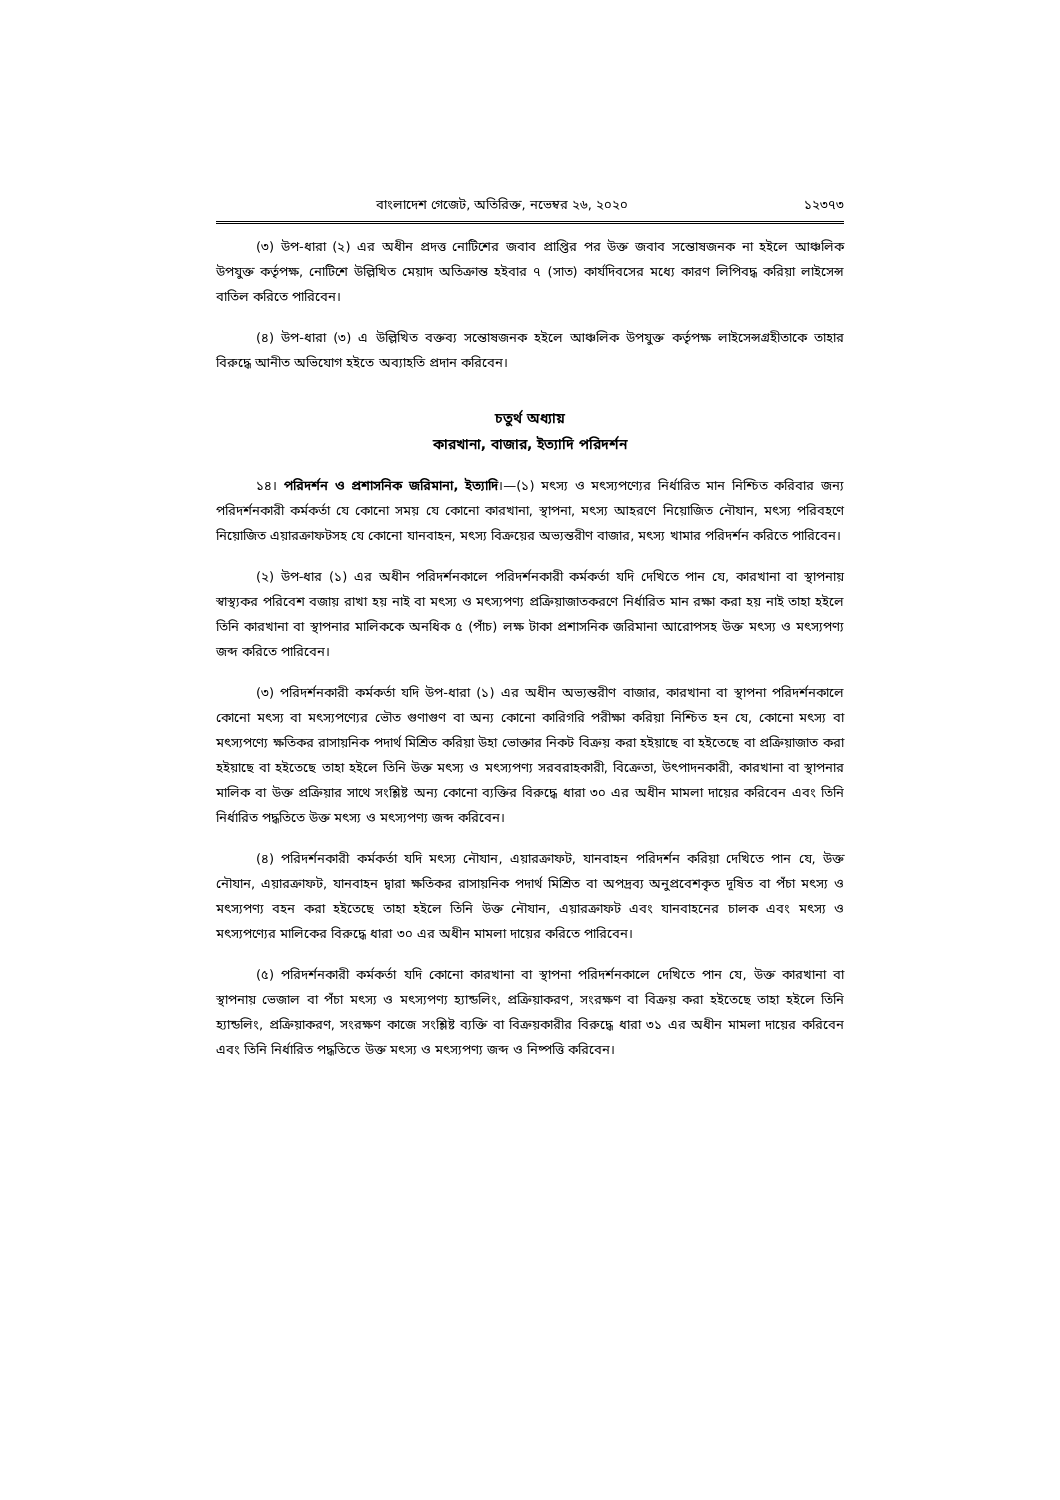বাংলাদেশ গেজেট, অতিরিক্ত, নভেম্বর ২৬, ২০২০ ১২৩৭৩
(৩) উপ-ধারা (২) এর অধীন প্রদত্ত নোটিশের জবাব প্রাপ্তির পর উক্ত জবাব সন্তোষজনক না হইলে আঞ্চলিক উপযুক্ত কর্তৃপক্ষ, নোটিশে উল্লিখিত মেয়াদ অতিক্রান্ত হইবার ৭ (সাত) কার্যদিবসের মধ্যে কারণ লিপিবদ্ধ করিয়া লাইসেন্স বাতিল করিতে পারিবেন।
(৪) উপ-ধারা (৩) এ উল্লিখিত বক্তব্য সন্তোষজনক হইলে আঞ্চলিক উপযুক্ত কর্তৃপক্ষ লাইসেন্সগ্রহীতাকে তাহার বিরুদ্ধে আনীত অভিযোগ হইতে অব্যাহতি প্রদান করিবেন।
চতুর্থ অধ্যায়
কারখানা, বাজার, ইত্যাদি পরিদর্শন
১৪। পরিদর্শন ও প্রশাসনিক জরিমানা, ইত্যাদি।—(১) মৎস্য ও মৎস্যপণ্যের নির্ধারিত মান নিশ্চিত করিবার জন্য পরিদর্শনকারী কর্মকর্তা যে কোনো সময় যে কোনো কারখানা, স্থাপনা, মৎস্য আহরণে নিয়োজিত নৌযান, মৎস্য পরিবহণে নিয়োজিত এয়ারক্রাফটসহ যে কোনো যানবাহন, মৎস্য বিক্রয়ের অভ্যন্তরীণ বাজার, মৎস্য খামার পরিদর্শন করিতে পারিবেন।
(২) উপ-ধার (১) এর অধীন পরিদর্শনকালে পরিদর্শনকারী কর্মকর্তা যদি দেখিতে পান যে, কারখানা বা স্থাপনায় স্বাস্থ্যকর পরিবেশ বজায় রাখা হয় নাই বা মৎস্য ও মৎস্যপণ্য প্রক্রিয়াজাতকরণে নির্ধারিত মান রক্ষা করা হয় নাই তাহা হইলে তিনি কারখানা বা স্থাপনার মালিককে অনধিক ৫ (পাঁচ) লক্ষ টাকা প্রশাসনিক জরিমানা আরোপসহ উক্ত মৎস্য ও মৎস্যপণ্য জব্দ করিতে পারিবেন।
(৩) পরিদর্শনকারী কর্মকর্তা যদি উপ-ধারা (১) এর অধীন অভ্যন্তরীণ বাজার, কারখানা বা স্থাপনা পরিদর্শনকালে কোনো মৎস্য বা মৎস্যপণ্যের ভৌত গুণাগুণ বা অন্য কোনো কারিগরি পরীক্ষা করিয়া নিশ্চিত হন যে, কোনো মৎস্য বা মৎস্যপণ্যে ক্ষতিকর রাসায়নিক পদার্থ মিশ্রিত করিয়া উহা ভোক্তার নিকট বিক্রয় করা হইয়াছে বা হইতেছে বা প্রক্রিয়াজাত করা হইয়াছে বা হইতেছে তাহা হইলে তিনি উক্ত মৎস্য ও মৎস্যপণ্য সরবরাহকারী, বিক্রেতা, উৎপাদনকারী, কারখানা বা স্থাপনার মালিক বা উক্ত প্রক্রিয়ার সাথে সংশ্লিষ্ট অন্য কোনো ব্যক্তির বিরুদ্ধে ধারা ৩০ এর অধীন মামলা দায়ের করিবেন এবং তিনি নির্ধারিত পদ্ধতিতে উক্ত মৎস্য ও মৎস্যপণ্য জব্দ করিবেন।
(৪) পরিদর্শনকারী কর্মকর্তা যদি মৎস্য নৌযান, এয়ারক্রাফট, যানবাহন পরিদর্শন করিয়া দেখিতে পান যে, উক্ত নৌযান, এয়ারক্রাফট, যানবাহন দ্বারা ক্ষতিকর রাসায়নিক পদার্থ মিশ্রিত বা অপদ্রব্য অনুপ্রবেশকৃত দূষিত বা পঁচা মৎস্য ও মৎস্যপণ্য বহন করা হইতেছে তাহা হইলে তিনি উক্ত নৌযান, এয়ারক্রাফট এবং যানবাহনের চালক এবং মৎস্য ও মৎস্যপণ্যের মালিকের বিরুদ্ধে ধারা ৩০ এর অধীন মামলা দায়ের করিতে পারিবেন।
(৫) পরিদর্শনকারী কর্মকর্তা যদি কোনো কারখানা বা স্থাপনা পরিদর্শনকালে দেখিতে পান যে, উক্ত কারখানা বা স্থাপনায় ভেজাল বা পঁচা মৎস্য ও মৎস্যপণ্য হ্যান্ডলিং, প্রক্রিয়াকরণ, সংরক্ষণ বা বিক্রয় করা হইতেছে তাহা হইলে তিনি হ্যান্ডলিং, প্রক্রিয়াকরণ, সংরক্ষণ কাজে সংশ্লিষ্ট ব্যক্তি বা বিক্রয়কারীর বিরুদ্ধে ধারা ৩১ এর অধীন মামলা দায়ের করিবেন এবং তিনি নির্ধারিত পদ্ধতিতে উক্ত মৎস্য ও মৎস্যপণ্য জব্দ ও নিষ্পত্তি করিবেন।